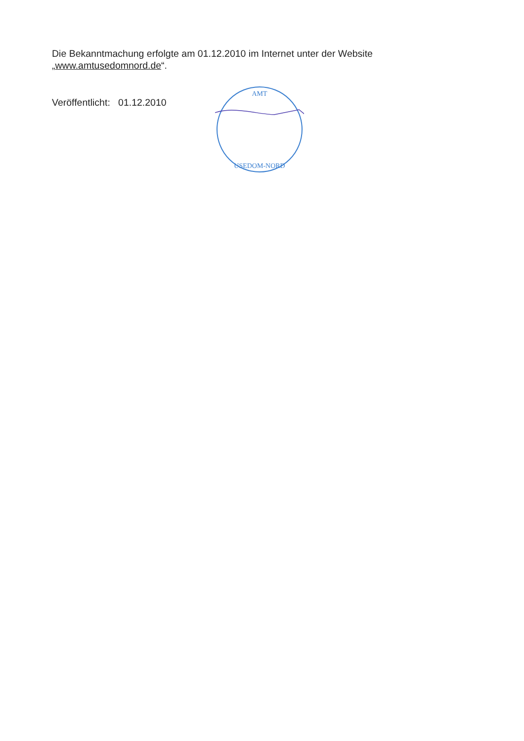Die Bekanntmachung erfolgte am 01.12.2010 im Internet unter der Website
„www.amtusedomnord.de“.
Veröffentlicht: 01.12.2010
AMT
USEDOM-NORD